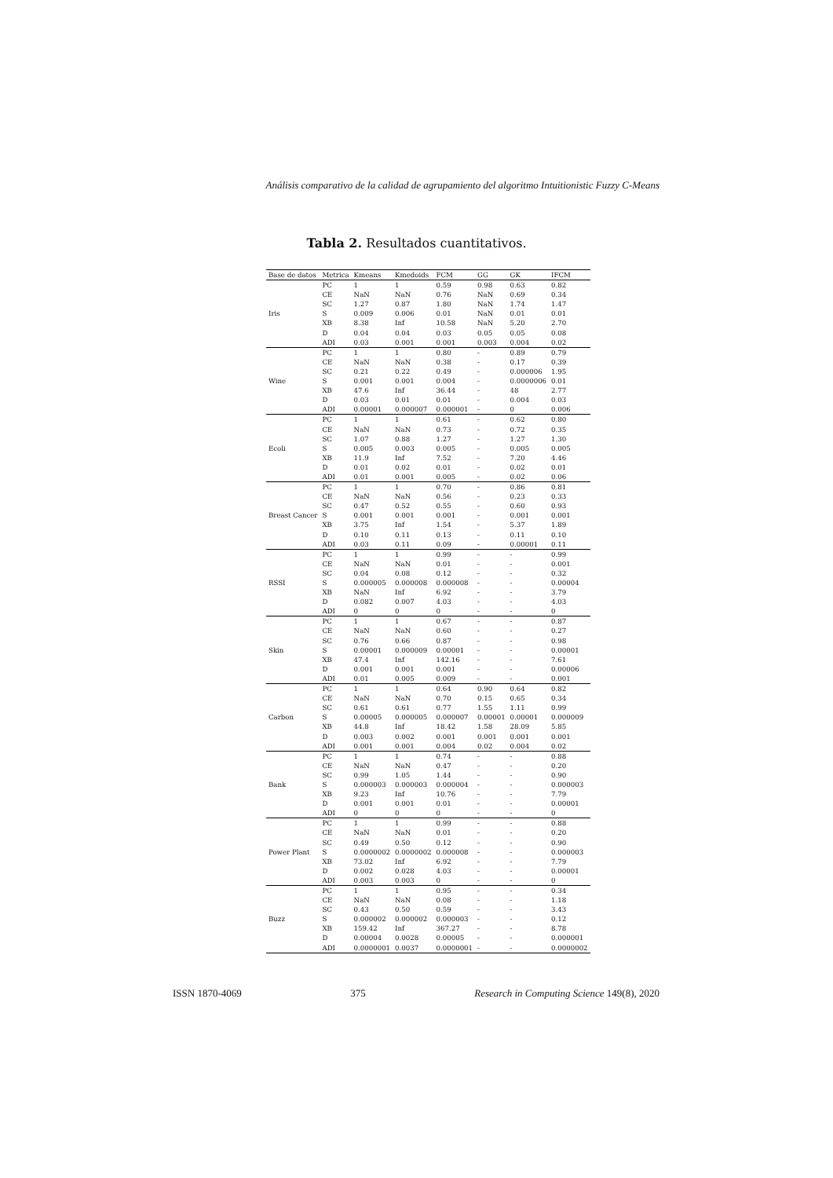Análisis comparativo de la calidad de agrupamiento del algoritmo Intuitionistic Fuzzy C-Means
Tabla 2. Resultados cuantitativos.
| Base de datos | Metrica | Kmeans | Kmedoids | FCM | GG | GK | IFCM |
| --- | --- | --- | --- | --- | --- | --- | --- |
| Iris | PC | 1 | 1 | 0.59 | 0.98 | 0.63 | 0.82 |
| | CE | NaN | NaN | 0.76 | NaN | 0.69 | 0.34 |
| | SC | 1.27 | 0.87 | 1.80 | NaN | 1.74 | 1.47 |
| | S | 0.009 | 0.006 | 0.01 | NaN | 0.01 | 0.01 |
| | XB | 8.38 | Inf | 10.58 | NaN | 5.20 | 2.70 |
| | D | 0.04 | 0.04 | 0.03 | 0.05 | 0.05 | 0.08 |
| | ADI | 0.03 | 0.001 | 0.001 | 0.003 | 0.004 | 0.02 |
| Wine | PC | 1 | 1 | 0.80 | - | 0.89 | 0.79 |
| | CE | NaN | NaN | 0.38 | - | 0.17 | 0.39 |
| | SC | 0.21 | 0.22 | 0.49 | - | 0.000006 | 1.95 |
| | S | 0.001 | 0.001 | 0.004 | - | 0.0000006 | 0.01 |
| | XB | 47.6 | Inf | 36.44 | - | 48 | 2.77 |
| | D | 0.03 | 0.01 | 0.01 | - | 0.004 | 0.03 |
| | ADI | 0.00001 | 0.000007 | 0.000001 | - | 0 | 0.006 |
| Ecoli | PC | 1 | 1 | 0.61 | - | 0.62 | 0.80 |
| | CE | NaN | NaN | 0.73 | - | 0.72 | 0.35 |
| | SC | 1.07 | 0.88 | 1.27 | - | 1.27 | 1.30 |
| | S | 0.005 | 0.003 | 0.005 | - | 0.005 | 0.005 |
| | XB | 11.9 | Inf | 7.52 | - | 7.20 | 4.46 |
| | D | 0.01 | 0.02 | 0.01 | - | 0.02 | 0.01 |
| | ADI | 0.01 | 0.001 | 0.005 | - | 0.02 | 0.06 |
| Breast Cancer | PC | 1 | 1 | 0.70 | - | 0.86 | 0.81 |
| | CE | NaN | NaN | 0.56 | - | 0.23 | 0.33 |
| | SC | 0.47 | 0.52 | 0.55 | - | 0.60 | 0.93 |
| | S | 0.001 | 0.001 | 0.001 | - | 0.001 | 0.001 |
| | XB | 3.75 | Inf | 1.54 | - | 5.37 | 1.89 |
| | D | 0.10 | 0.11 | 0.13 | - | 0.11 | 0.10 |
| | ADI | 0.03 | 0.11 | 0.09 | - | 0.00001 | 0.11 |
| RSSI | PC | 1 | 1 | 0.99 | - | - | 0.99 |
| | CE | NaN | NaN | 0.01 | - | - | 0.001 |
| | SC | 0.04 | 0.08 | 0.12 | - | - | 0.32 |
| | S | 0.000005 | 0.000008 | 0.000008 | - | - | 0.00004 |
| | XB | NaN | Inf | 6.92 | - | - | 3.79 |
| | D | 0.082 | 0.007 | 4.03 | - | - | 4.03 |
| | ADI | 0 | 0 | 0 | - | - | 0 |
| Skin | PC | 1 | 1 | 0.67 | - | - | 0.87 |
| | CE | NaN | NaN | 0.60 | - | - | 0.27 |
| | SC | 0.76 | 0.66 | 0.87 | - | - | 0.98 |
| | S | 0.00001 | 0.000009 | 0.00001 | - | - | 0.00001 |
| | XB | 47.4 | Inf | 142.16 | - | - | 7.61 |
| | D | 0.001 | 0.001 | 0.001 | - | - | 0.00006 |
| | ADI | 0.01 | 0.005 | 0.009 | - | - | 0.001 |
| Carbon | PC | 1 | 1 | 0.64 | 0.90 | 0.64 | 0.82 |
| | CE | NaN | NaN | 0.70 | 0.15 | 0.65 | 0.34 |
| | SC | 0.61 | 0.61 | 0.77 | 1.55 | 1.11 | 0.99 |
| | S | 0.00005 | 0.000005 | 0.000007 | 0.00001 | 0.00001 | 0.000009 |
| | XB | 44.8 | Inf | 18.42 | 1.58 | 28.09 | 5.85 |
| | D | 0.003 | 0.002 | 0.001 | 0.001 | 0.001 | 0.001 |
| | ADI | 0.001 | 0.001 | 0.004 | 0.02 | 0.004 | 0.02 |
| Bank | PC | 1 | 1 | 0.74 | - | - | 0.88 |
| | CE | NaN | NaN | 0.47 | - | - | 0.20 |
| | SC | 0.99 | 1.05 | 1.44 | - | - | 0.90 |
| | S | 0.000003 | 0.000003 | 0.000004 | - | - | 0.000003 |
| | XB | 9.23 | Inf | 10.76 | - | - | 7.79 |
| | D | 0.001 | 0.001 | 0.01 | - | - | 0.00001 |
| | ADI | 0 | 0 | 0 | - | - | 0 |
| Power Plant | PC | 1 | 1 | 0.99 | - | - | 0.88 |
| | CE | NaN | NaN | 0.01 | - | - | 0.20 |
| | SC | 0.49 | 0.50 | 0.12 | - | - | 0.90 |
| | S | 0.0000002 | 0.0000002 | 0.000008 | - | - | 0.000003 |
| | XB | 73.02 | Inf | 6.92 | - | - | 7.79 |
| | D | 0.002 | 0.028 | 4.03 | - | - | 0.00001 |
| | ADI | 0.003 | 0.003 | 0 | - | - | 0 |
| Buzz | PC | 1 | 1 | 0.95 | - | - | 0.34 |
| | CE | NaN | NaN | 0.08 | - | - | 1.18 |
| | SC | 0.43 | 0.50 | 0.59 | - | - | 3.43 |
| | S | 0.000002 | 0.000002 | 0.000003 | - | - | 0.12 |
| | XB | 159.42 | Inf | 367.27 | - | - | 8.78 |
| | D | 0.00004 | 0.0028 | 0.00005 | - | - | 0.000001 |
| | ADI | 0.0000001 | 0.0037 | 0.0000001 | - | - | 0.0000002 |
ISSN 1870-4069 375 Research in Computing Science 149(8), 2020